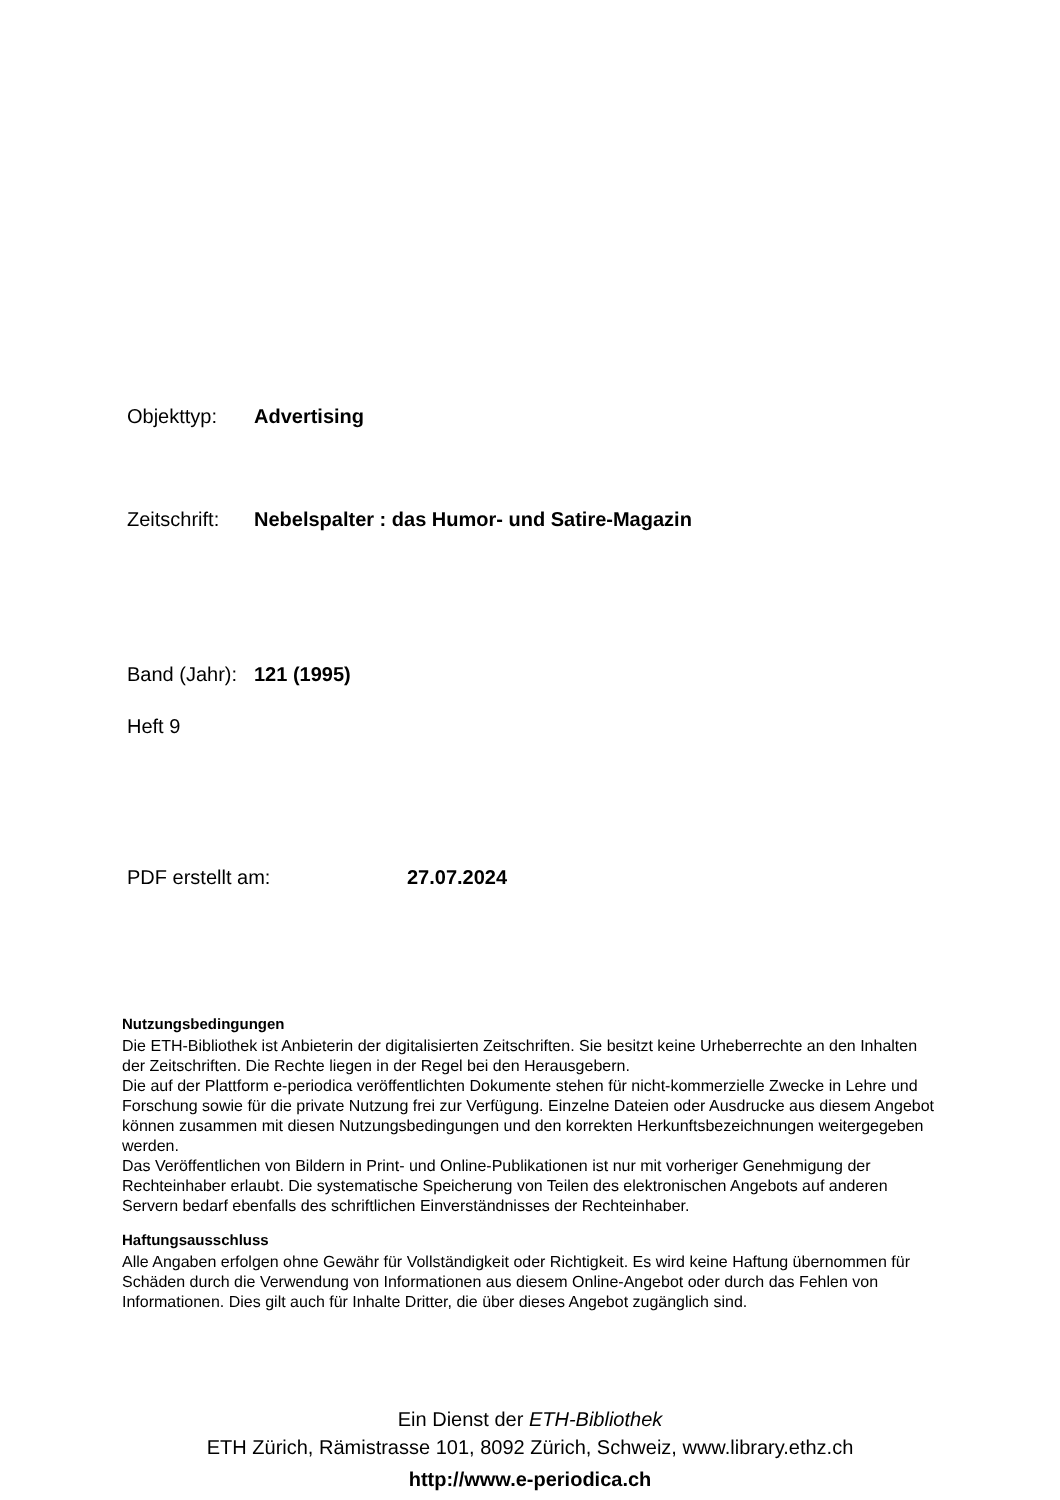Objekttyp: Advertising
Zeitschrift: Nebelspalter : das Humor- und Satire-Magazin
Band (Jahr): 121 (1995)
Heft 9
PDF erstellt am: 27.07.2024
Nutzungsbedingungen
Die ETH-Bibliothek ist Anbieterin der digitalisierten Zeitschriften. Sie besitzt keine Urheberrechte an den Inhalten der Zeitschriften. Die Rechte liegen in der Regel bei den Herausgebern.
Die auf der Plattform e-periodica veröffentlichten Dokumente stehen für nicht-kommerzielle Zwecke in Lehre und Forschung sowie für die private Nutzung frei zur Verfügung. Einzelne Dateien oder Ausdrucke aus diesem Angebot können zusammen mit diesen Nutzungsbedingungen und den korrekten Herkunftsbezeichnungen weitergegeben werden.
Das Veröffentlichen von Bildern in Print- und Online-Publikationen ist nur mit vorheriger Genehmigung der Rechteinhaber erlaubt. Die systematische Speicherung von Teilen des elektronischen Angebots auf anderen Servern bedarf ebenfalls des schriftlichen Einverständnisses der Rechteinhaber.
Haftungsausschluss
Alle Angaben erfolgen ohne Gewähr für Vollständigkeit oder Richtigkeit. Es wird keine Haftung übernommen für Schäden durch die Verwendung von Informationen aus diesem Online-Angebot oder durch das Fehlen von Informationen. Dies gilt auch für Inhalte Dritter, die über dieses Angebot zugänglich sind.
Ein Dienst der ETH-Bibliothek
ETH Zürich, Rämistrasse 101, 8092 Zürich, Schweiz, www.library.ethz.ch
http://www.e-periodica.ch